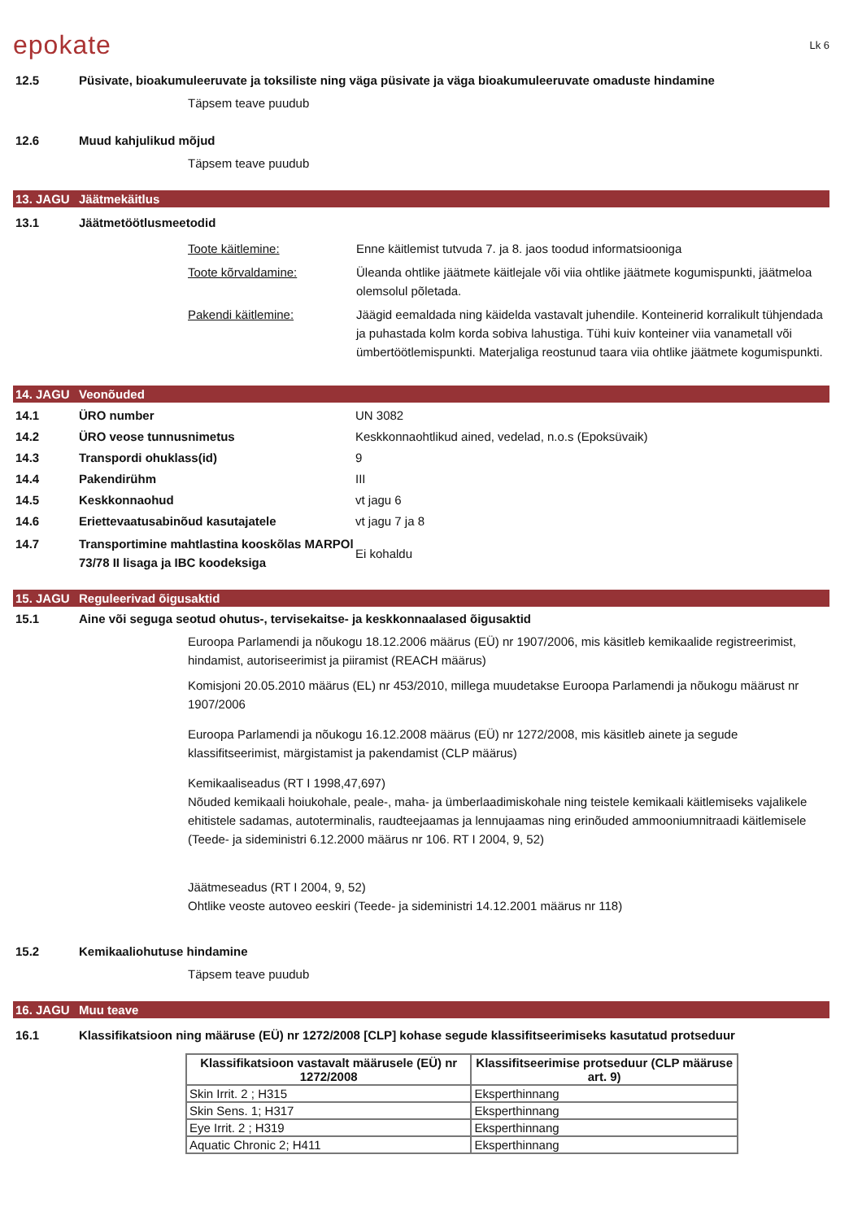epokate
Lk 6
12.5 Püsivate, bioakumuleeruvate ja toksiliste ning väga püsivate ja väga bioakumuleeruvate omaduste hindamine
Täpsem teave puudub
12.6 Muud kahjulikud mõjud
Täpsem teave puudub
13. JAGU Jäätmekäitlus
13.1 Jäätmetöötlusmeetodid
Toote käitlemine: Enne käitlemist tutvuda 7. ja 8. jaos toodud informatsiooniga
Toote kõrvaldamine: Üleanda ohtlike jäätmete käitlejale või viia ohtlike jäätmete kogumispunkti, jäätmeloa olemsolul põletada.
Pakendi käitlemine: Jäägid eemaldada ning käidelda vastavalt juhendile. Konteinerid korralikult tühjendada ja puhastada kolm korda sobiva lahustiga. Tühi kuiv konteiner viia vanametall või ümbertöötlemispunkti. Materjaliga reostunud taara viia ohtlike jäätmete kogumispunkti.
14. JAGU Veonõuded
14.1 ÜRO number UN 3082
14.2 ÜRO veose tunnusnimetus Keskkonnaohtlikud ained, vedelad, n.o.s (Epoksüvaik)
14.3 Transpordi ohuklass(id) 9
14.4 Pakendirühm III
14.5 Keskkonnaohud vt jagu 6
14.6 Eriettevaatusabinõud kasutajatele vt jagu 7 ja 8
14.7 Transportimine mahtlastina kooskõlas MARPOl 73/78 II lisaga ja IBC koodeksiga Ei kohaldu
15. JAGU Reguleerivad õigusaktid
15.1 Aine või seguga seotud ohutus-, tervisekaitse- ja keskkonnaalased õigusaktid
Euroopa Parlamendi ja nõukogu 18.12.2006 määrus (EÜ) nr 1907/2006, mis käsitleb kemikaalide registreerimist, hindamist, autoriseerimist ja piiramist (REACH määrus)
Komisjoni 20.05.2010 määrus (EL) nr 453/2010, millega muudetakse Euroopa Parlamendi ja nõukogu määrust nr 1907/2006
Euroopa Parlamendi ja nõukogu 16.12.2008 määrus (EÜ) nr 1272/2008, mis käsitleb ainete ja segude klassifitseerimist, märgistamist ja pakendamist (CLP määrus)
Kemikaaliseadus (RT I 1998,47,697)
Nõuded kemikaali hoiukohale, peale-, maha- ja ümberlaadimiskohale ning teistele kemikaali käitlemiseks vajalikele ehitistele sadamas, autoterminalis, raudteejaamas ja lennujaamas ning erinõuded ammooniumnitraadi käitlemisele (Teede- ja sideministri 6.12.2000 määrus nr 106. RT I 2004, 9, 52)
Jäätmeseadus (RT I 2004, 9, 52)
Ohtlike veoste autoveo eeskiri (Teede- ja sideministri 14.12.2001 määrus nr 118)
15.2 Kemikaaliohutuse hindamine
Täpsem teave puudub
16. JAGU Muu teave
16.1 Klassifikatsioon ning määruse (EÜ) nr 1272/2008 [CLP] kohase segude klassifitseerimiseks kasutatud protseduur
| Klassifikatsioon vastavalt määrusele (EÜ) nr 1272/2008 | Klassifitseerimise protseduur (CLP määruse art. 9) |
| --- | --- |
| Skin Irrit. 2 ; H315 | Eksperthinnang |
| Skin Sens. 1; H317 | Eksperthinnang |
| Eye Irrit. 2 ; H319 | Eksperthinnang |
| Aquatic Chronic 2; H411 | Eksperthinnang |